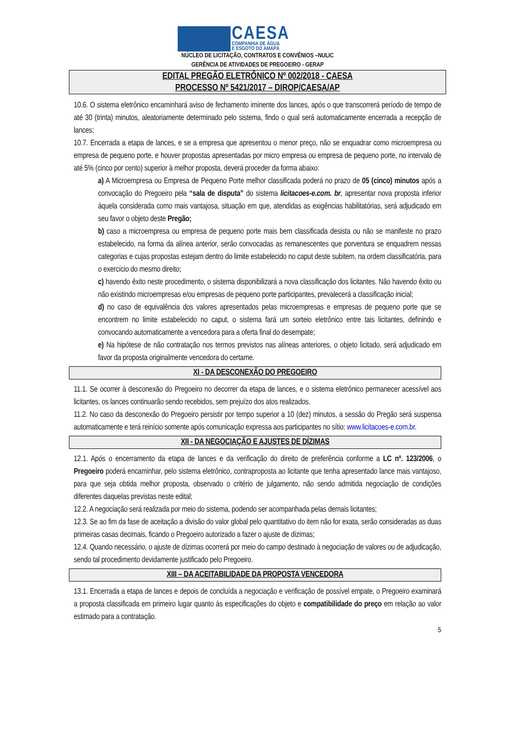CAESA
COMPANHIA DE ÁGUA
E ESGOTO DO AMAPÁ
NÚCLEO DE LICITAÇÃO, CONTRATOS E CONVÊNIOS –NULIC
GERÊNCIA DE ATIVIDADES DE PREGOEIRO - GERAP
EDITAL PREGÃO ELETRÔNICO Nº 002/2018 - CAESA
PROCESSO Nº 5421/2017 – DIROP/CAESA/AP
10.6. O sistema eletrônico encaminhará aviso de fechamento iminente dos lances, após o que transcorrerá período de tempo de até 30 (trinta) minutos, aleatoriamente determinado pelo sistema, findo o qual será automaticamente encerrada a recepção de lances;
10.7. Encerrada a etapa de lances, e se a empresa que apresentou o menor preço, não se enquadrar como microempresa ou empresa de pequeno porte, e houver propostas apresentadas por micro empresa ou empresa de pequeno porte, no intervalo de até 5% (cinco por cento) superior à melhor proposta, deverá proceder da forma abaixo:
a) A Microempresa ou Empresa de Pequeno Porte melhor classificada poderá no prazo de 05 (cinco) minutos após a convocação do Pregoeiro pela “sala de disputa” do sistema licitacoes-e.com. br, apresentar nova proposta inferior àquela considerada como mais vantajosa, situação em que, atendidas as exigências habilitatórias, será adjudicado em seu favor o objeto deste Pregão;
b) caso a microempresa ou empresa de pequeno porte mais bem classificada desista ou não se manifeste no prazo estabelecido, na forma da alínea anterior, serão convocadas as remanescentes que porventura se enquadrem nessas categorias e cujas propostas estejam dentro do limite estabelecido no caput deste subitem, na ordem classificatória, para o exercício do mesmo direito;
c) havendo êxito neste procedimento, o sistema disponibilizará a nova classificação dos licitantes. Não havendo êxito ou não existindo microempresas e/ou empresas de pequeno porte participantes, prevalecerá a classificação inicial;
d) no caso de equivalência dos valores apresentados pelas microempresas e empresas de pequeno porte que se encontrem no limite estabelecido no caput, o sistema fará um sorteio eletrônico entre tais licitantes, definindo e convocando automaticamente a vencedora para a oferta final do desempate;
e) Na hipótese de não contratação nos termos previstos nas alíneas anteriores, o objeto licitado, será adjudicado em favor da proposta originalmente vencedora do certame.
XI - DA DESCONEXÃO DO PREGOEIRO
11.1. Se ocorrer à desconexão do Pregoeiro no decorrer da etapa de lances, e o sistema eletrônico permanecer acessível aos licitantes, os lances continuarão sendo recebidos, sem prejuízo dos atos realizados.
11.2. No caso da desconexão do Pregoeiro persistir por tempo superior a 10 (dez) minutos, a sessão do Pregão será suspensa automaticamente e terá reinício somente após comunicação expressa aos participantes no sítio: www.licitacoes-e.com.br.
XII - DA NEGOCIAÇÃO E AJUSTES DE DÍZIMAS
12.1. Após o encerramento da etapa de lances e da verificação do direito de preferência conforme a LC nº. 123/2006, o Pregoeiro poderá encaminhar, pelo sistema eletrônico, contraproposta ao licitante que tenha apresentado lance mais vantajoso, para que seja obtida melhor proposta, observado o critério de julgamento, não sendo admitida negociação de condições diferentes daquelas previstas neste edital;
12.2. A negociação será realizada por meio do sistema, podendo ser acompanhada pelas demais licitantes;
12.3. Se ao fim da fase de aceitação a divisão do valor global pelo quantitativo do item não for exata, serão consideradas as duas primeiras casas decimais, ficando o Pregoeiro autorizado a fazer o ajuste de dízimas;
12.4. Quando necessário, o ajuste de dízimas ocorrerá por meio do campo destinado à negociação de valores ou de adjudicação, sendo tal procedimento devidamente justificado pelo Pregoeiro.
XIII – DA ACEITABILIDADE DA PROPOSTA VENCEDORA
13.1. Encerrada a etapa de lances e depois de concluída a negociação e verificação de possível empate, o Pregoeiro examinará a proposta classificada em primeiro lugar quanto às especificações do objeto e compatibilidade do preço em relação ao valor estimado para a contratação.
5